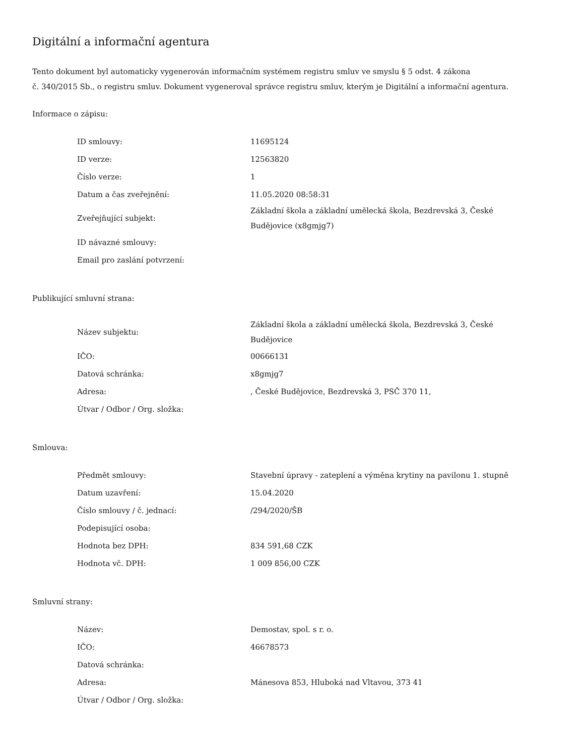Digitální a informační agentura
Tento dokument byl automaticky vygenerován informačním systémem registru smluv ve smyslu § 5 odst. 4 zákona
č. 340/2015 Sb., o registru smluv. Dokument vygeneroval správce registru smluv, kterým je Digitální a informační agentura.
Informace o zápisu:
| ID smlouvy: | 11695124 |
| ID verze: | 12563820 |
| Číslo verze: | 1 |
| Datum a čas zveřejnění: | 11.05.2020 08:58:31 |
| Zveřejňující subjekt: | Základní škola a základní umělecká škola, Bezdrevská 3, České Budějovice (x8gmjg7) |
| ID návazné smlouvy: | |
| Email pro zaslání potvrzení: | |
Publikující smluvní strana:
| Název subjektu: | Základní škola a základní umělecká škola, Bezdrevská 3, České Budějovice |
| IČO: | 00666131 |
| Datová schránka: | x8gmjg7 |
| Adresa: | , České Budějovice, Bezdrevská 3, PSČ 370 11, |
| Útvar / Odbor / Org. složka: | |
Smlouva:
| Předmět smlouvy: | Stavební úpravy - zateplení a výměna krytiny na pavilonu 1. stupně |
| Datum uzavření: | 15.04.2020 |
| Číslo smlouvy / č. jednací: | /294/2020/ŠB |
| Podepisující osoba: | |
| Hodnota bez DPH: | 834 591,68 CZK |
| Hodnota vč. DPH: | 1 009 856,00 CZK |
Smluvní strany:
| Název: | Demostav, spol. s r. o. |
| IČO: | 46678573 |
| Datová schránka: | |
| Adresa: | Mánesova 853, Hluboká nad Vltavou, 373 41 |
| Útvar / Odbor / Org. složka: | |